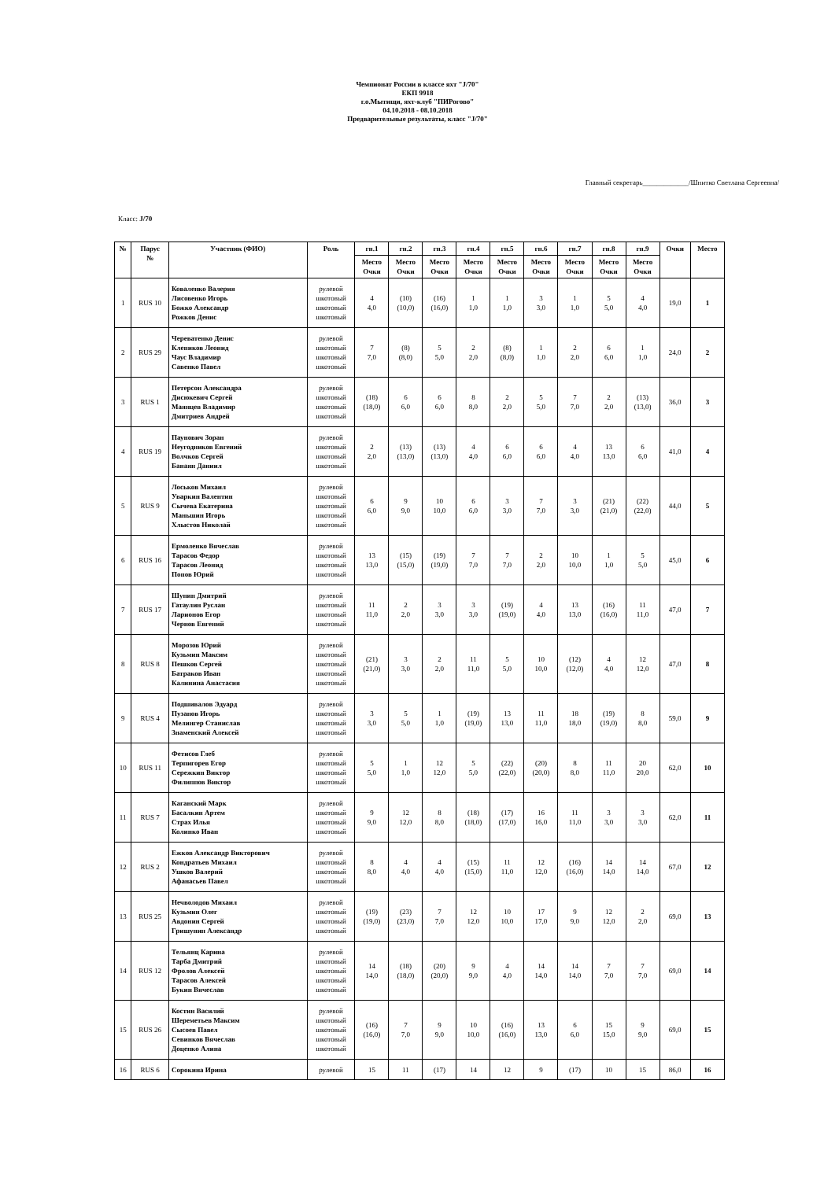Чемпионат России в классе яхт "J/70"
ЕКП 9918
г.о.Мытищи, яхт-клуб "ПИРогово"
04.10.2018 - 08.10.2018
Предварительные результаты, класс "J/70"
Главный секретарь_____________/Шнитко Светлана Сергеевна/
Класс: J/70
| № | Парус № | Участник (ФИО) | Роль | гн.1 | гн.2 | гн.3 | гн.4 | гн.5 | гн.6 | гн.7 | гн.8 | гн.9 | Очки | Место |
| --- | --- | --- | --- | --- | --- | --- | --- | --- | --- | --- | --- | --- | --- | --- |
| | | | | Место Очки | Место Очки | Место Очки | Место Очки | Место Очки | Место Очки | Место Очки | Место Очки | Место Очки | | |
| 1 | RUS 10 | Коваленко Валерия Лисовенко Игорь Божко Александр Рожков Денис | рулевой шкотовый шкотовый шкотовый | 4 4,0 | (10) (10,0) | (16) (16,0) | 1 1,0 | 1 1,0 | 3 3,0 | 1 1,0 | 5 5,0 | 4 4,0 | 19,0 | 1 |
| 2 | RUS 29 | Череватенко Денис Клепиков Леонид Чаус Владимир Савенко Павел | рулевой шкотовый шкотовый шкотовый | 7 7,0 | (8) (8,0) | 5 5,0 | 2 2,0 | (8) (8,0) | 1 1,0 | 2 2,0 | 6 6,0 | 1 1,0 | 24,0 | 2 |
| 3 | RUS 1 | Петерсон Александра Дисюкевич Сергей Маянцев Владимир Дмитриев Андрей | рулевой шкотовый шкотовый шкотовый | (18) (18,0) | 6 6,0 | 6 6,0 | 8 8,0 | 2 2,0 | 5 5,0 | 7 7,0 | 2 2,0 | (13) (13,0) | 36,0 | 3 |
| 4 | RUS 19 | Паунович Зоран Неугодников Евгений Волчков Сергей Банаян Даниил | рулевой шкотовый шкотовый шкотовый | 2 2,0 | (13) (13,0) | (13) (13,0) | 4 4,0 | 6 6,0 | 6 6,0 | 4 4,0 | 13 13,0 | 6 6,0 | 41,0 | 4 |
| 5 | RUS 9 | Лоськов Михаил Уваркин Валентин Сычева Екатерина Маньшин Игорь Хлыстов Николай | рулевой шкотовый шкотовый шкотовый шкотовый | 6 6,0 | 9 9,0 | 10 10,0 | 6 6,0 | 3 3,0 | 7 7,0 | 3 3,0 | (21) (21,0) | (22) (22,0) | 44,0 | 5 |
| 6 | RUS 16 | Ермоленко Вячеслав Тарасов Федор Тарасов Леонид Попов Юрий | рулевой шкотовый шкотовый шкотовый | 13 13,0 | (15) (15,0) | (19) (19,0) | 7 7,0 | 7 7,0 | 2 2,0 | 10 10,0 | 1 1,0 | 5 5,0 | 45,0 | 6 |
| 7 | RUS 17 | Шунин Дмитрий Гатаулин Руслан Ларионов Егор Чернов Евгений | рулевой шкотовый шкотовый шкотовый | 11 11,0 | 2 2,0 | 3 3,0 | 3 3,0 | (19) (19,0) | 4 4,0 | 13 13,0 | (16) (16,0) | 11 11,0 | 47,0 | 7 |
| 8 | RUS 8 | Морозов Юрий Кузьмин Максим Пешков Сергей Батраков Иван Калинина Анастасия | рулевой шкотовый шкотовый шкотовый шкотовый | (21) (21,0) | 3 3,0 | 2 2,0 | 11 11,0 | 5 5,0 | 10 10,0 | (12) (12,0) | 4 4,0 | 12 12,0 | 47,0 | 8 |
| 9 | RUS 4 | Подшивалов Эдуард Пузанов Игорь Мелингер Станислав Знаменский Алексей | рулевой шкотовый шкотовый шкотовый | 3 3,0 | 5 5,0 | 1 1,0 | (19) (19,0) | 13 13,0 | 11 11,0 | 18 18,0 | (19) (19,0) | 8 8,0 | 59,0 | 9 |
| 10 | RUS 11 | Фетисов Глеб Терпигорев Егор Сережкин Виктор Филиппов Виктор | рулевой шкотовый шкотовый шкотовый | 5 5,0 | 1 1,0 | 12 12,0 | 5 5,0 | (22) (22,0) | (20) (20,0) | 8 8,0 | 11 11,0 | 20 20,0 | 62,0 | 10 |
| 11 | RUS 7 | Каганский Марк Басалкин Артем Страх Илья Колинко Иван | рулевой шкотовый шкотовый шкотовый | 9 9,0 | 12 12,0 | 8 8,0 | (18) (18,0) | (17) (17,0) | 16 16,0 | 11 11,0 | 3 3,0 | 3 3,0 | 62,0 | 11 |
| 12 | RUS 2 | Ежков Александр Викторович Кондратьев Михаил Ушков Валерий Афанасьев Павел | рулевой шкотовый шкотовый шкотовый | 8 8,0 | 4 4,0 | 4 4,0 | (15) (15,0) | 11 11,0 | 12 12,0 | (16) (16,0) | 14 14,0 | 14 14,0 | 67,0 | 12 |
| 13 | RUS 25 | Нечволодов Михаил Кузьмин Олег Авдонин Сергей Гришунин Александр | рулевой шкотовый шкотовый шкотовый | (19) (19,0) | (23) (23,0) | 7 7,0 | 12 12,0 | 10 10,0 | 17 17,0 | 9 9,0 | 12 12,0 | 2 2,0 | 69,0 | 13 |
| 14 | RUS 12 | Тельянц Карина Тарба Дмитрий Фролов Алексей Тарасов Алексей Букин Вячеслав | рулевой шкотовый шкотовый шкотовый шкотовый | 14 14,0 | (18) (18,0) | (20) (20,0) | 9 9,0 | 4 4,0 | 14 14,0 | 14 14,0 | 7 7,0 | 7 7,0 | 69,0 | 14 |
| 15 | RUS 26 | Костин Василий Шереметьев Максим Сысоев Павел Севинков Вячеслав Доценко Алина | рулевой шкотовый шкотовый шкотовый шкотовый | (16) (16,0) | 7 7,0 | 9 9,0 | 10 10,0 | (16) (16,0) | 13 13,0 | 6 6,0 | 15 15,0 | 9 9,0 | 69,0 | 15 |
| 16 | RUS 6 | Сорокина Ирина | рулевой | 15 | 11 | (17) | 14 | 12 | 9 | (17) | 10 | 15 | 86,0 | 16 |